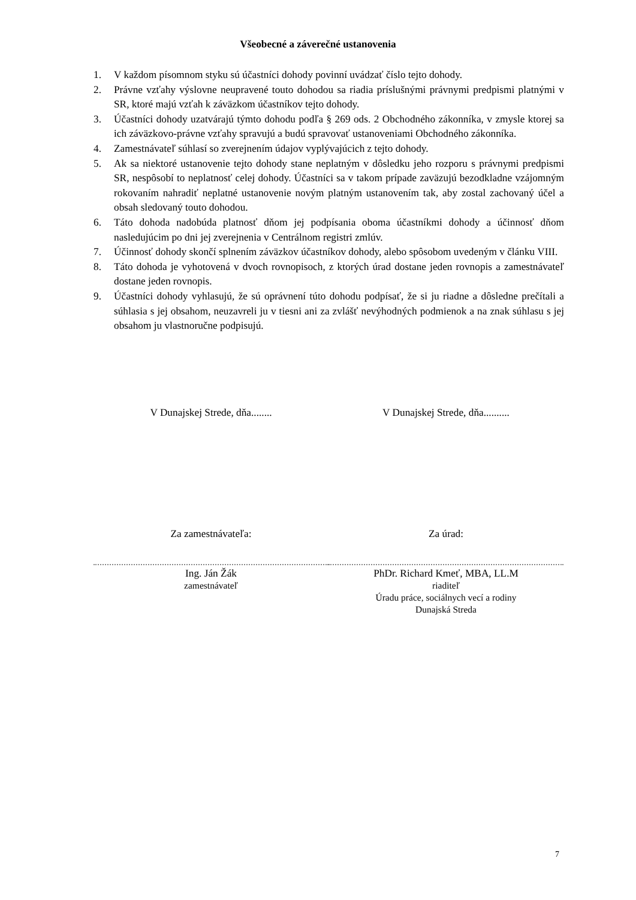Všeobecné a záverečné ustanovenia
1. V každom písomnom styku sú účastníci dohody povinní uvádzať číslo tejto dohody.
2. Právne vzťahy výslovne neupravené touto dohodou sa riadia príslušnými právnymi predpismi platnými v SR, ktoré majú vzťah k záväzkom účastníkov tejto dohody.
3. Účastníci dohody uzatvárajú týmto dohodu podľa § 269 ods. 2 Obchodného zákonníka, v zmysle ktorej sa ich záväzkovo-právne vzťahy spravujú a budú spravovať ustanoveniami Obchodného zákonníka.
4. Zamestnávateľ súhlasí so zverejnením údajov vyplývajúcich z tejto dohody.
5. Ak sa niektoré ustanovenie tejto dohody stane neplatným v dôsledku jeho rozporu s právnymi predpismi SR, nespôsobí to neplatnosť celej dohody. Účastníci sa v takom prípade zaväzujú bezodkladne vzájomným rokovaním nahradiť neplatné ustanovenie novým platným ustanovením tak, aby zostal zachovaný účel a obsah sledovaný touto dohodou.
6. Táto dohoda nadobúda platnosť dňom jej podpísania oboma účastníkmi dohody a účinnosť dňom nasledujúcim po dni jej zverejnenia v Centrálnom registri zmlúv.
7. Účinnosť dohody skončí splnením záväzkov účastníkov dohody, alebo spôsobom uvedeným v článku VIII.
8. Táto dohoda je vyhotovená v dvoch rovnopisoch, z ktorých úrad dostane jeden rovnopis a zamestnávateľ dostane jeden rovnopis.
9. Účastníci dohody vyhlasujú, že sú oprávnení túto dohodu podpísať, že si ju riadne a dôsledne prečítali a súhlasia s jej obsahom, neuzavreli ju v tiesni ani za zvlášť nevýhodných podmienok a na znak súhlasu s jej obsahom ju vlastnoručne podpisujú.
V Dunajskej Strede, dňa........ V Dunajskej Strede, dňa..........
Za zamestnávateľa: Za úrad:
Ing. Ján Žák
zamestnávateľ
PhDr. Richard Kmeť, MBA, LL.M
riaditeľ
Úradu práce, sociálnych vecí a rodiny
Dunajská Streda
7